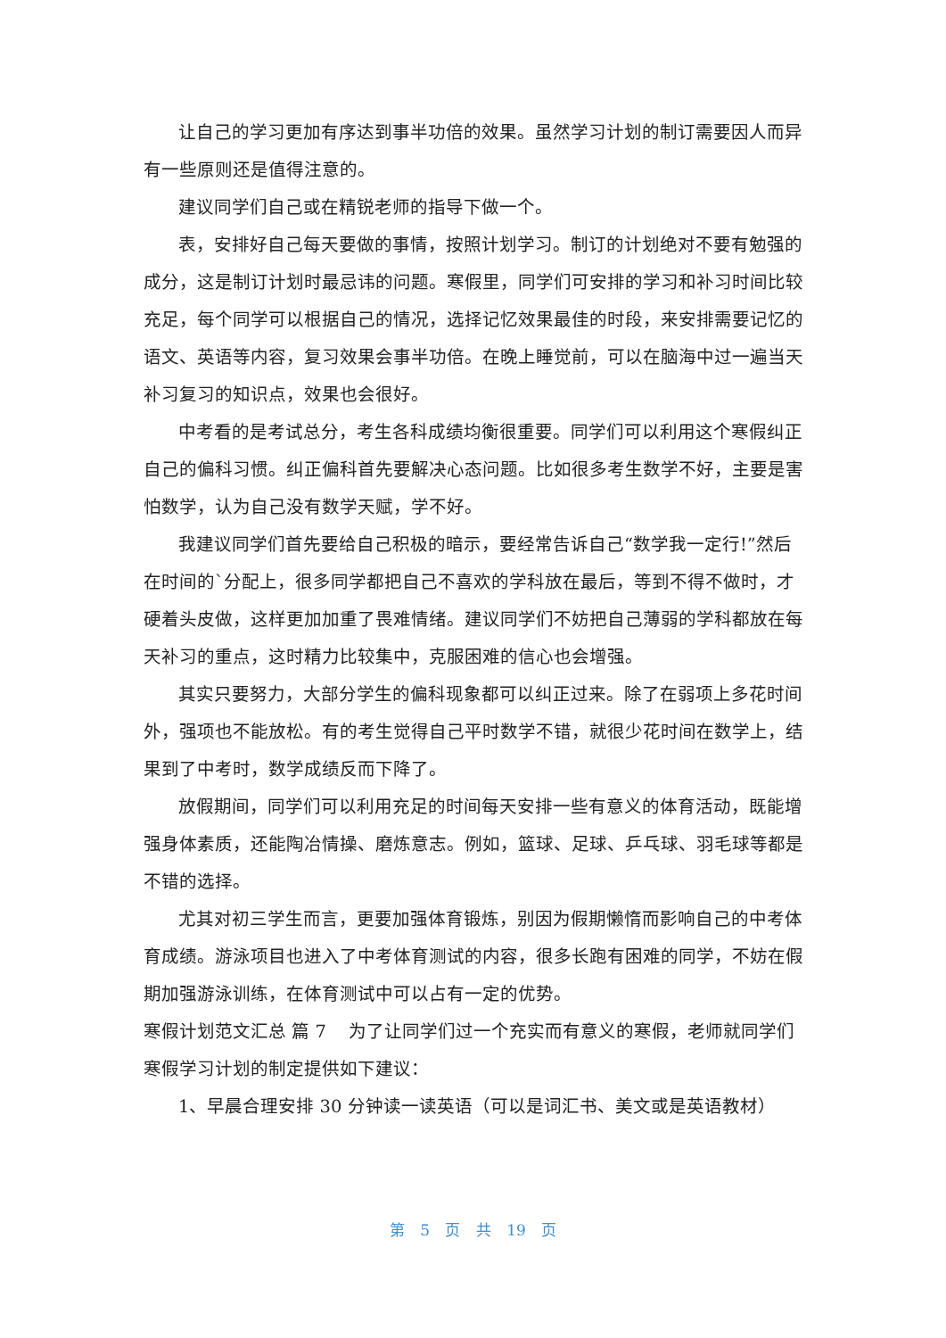让自己的学习更加有序达到事半功倍的效果。虽然学习计划的制订需要因人而异有一些原则还是值得注意的。
建议同学们自己或在精锐老师的指导下做一个。
表，安排好自己每天要做的事情，按照计划学习。制订的计划绝对不要有勉强的成分，这是制订计划时最忌讳的问题。寒假里，同学们可安排的学习和补习时间比较充足，每个同学可以根据自己的情况，选择记忆效果最佳的时段，来安排需要记忆的语文、英语等内容，复习效果会事半功倍。在晚上睡觉前，可以在脑海中过一遍当天补习复习的知识点，效果也会很好。
中考看的是考试总分，考生各科成绩均衡很重要。同学们可以利用这个寒假纠正自己的偏科习惯。纠正偏科首先要解决心态问题。比如很多考生数学不好，主要是害怕数学，认为自己没有数学天赋，学不好。
我建议同学们首先要给自己积极的暗示，要经常告诉自己“数学我一定行!”然后在时间的`分配上，很多同学都把自己不喜欢的学科放在最后，等到不得不做时，才硬着头皮做，这样更加加重了畏难情绪。建议同学们不妨把自己薄弱的学科都放在每天补习的重点，这时精力比较集中，克服困难的信心也会增强。
其实只要努力，大部分学生的偏科现象都可以纠正过来。除了在弱项上多花时间外，强项也不能放松。有的考生觉得自己平时数学不错，就很少花时间在数学上，结果到了中考时，数学成绩反而下降了。
放假期间，同学们可以利用充足的时间每天安排一些有意义的体育活动，既能增强身体素质，还能陶冶情操、磨炼意志。例如，篮球、足球、乒乓球、羽毛球等都是不错的选择。
尤其对初三学生而言，更要加强体育锻炼，别因为假期懒惰而影响自己的中考体育成绩。游泳项目也进入了中考体育测试的内容，很多长跑有困难的同学，不妨在假期加强游泳训练，在体育测试中可以占有一定的优势。
寒假计划范文汇总 篇 7 为了让同学们过一个充实而有意义的寒假，老师就同学们寒假学习计划的制定提供如下建议：
1、早晨合理安排 30 分钟读一读英语（可以是词汇书、美文或是英语教材）
第 5 页 共 19 页